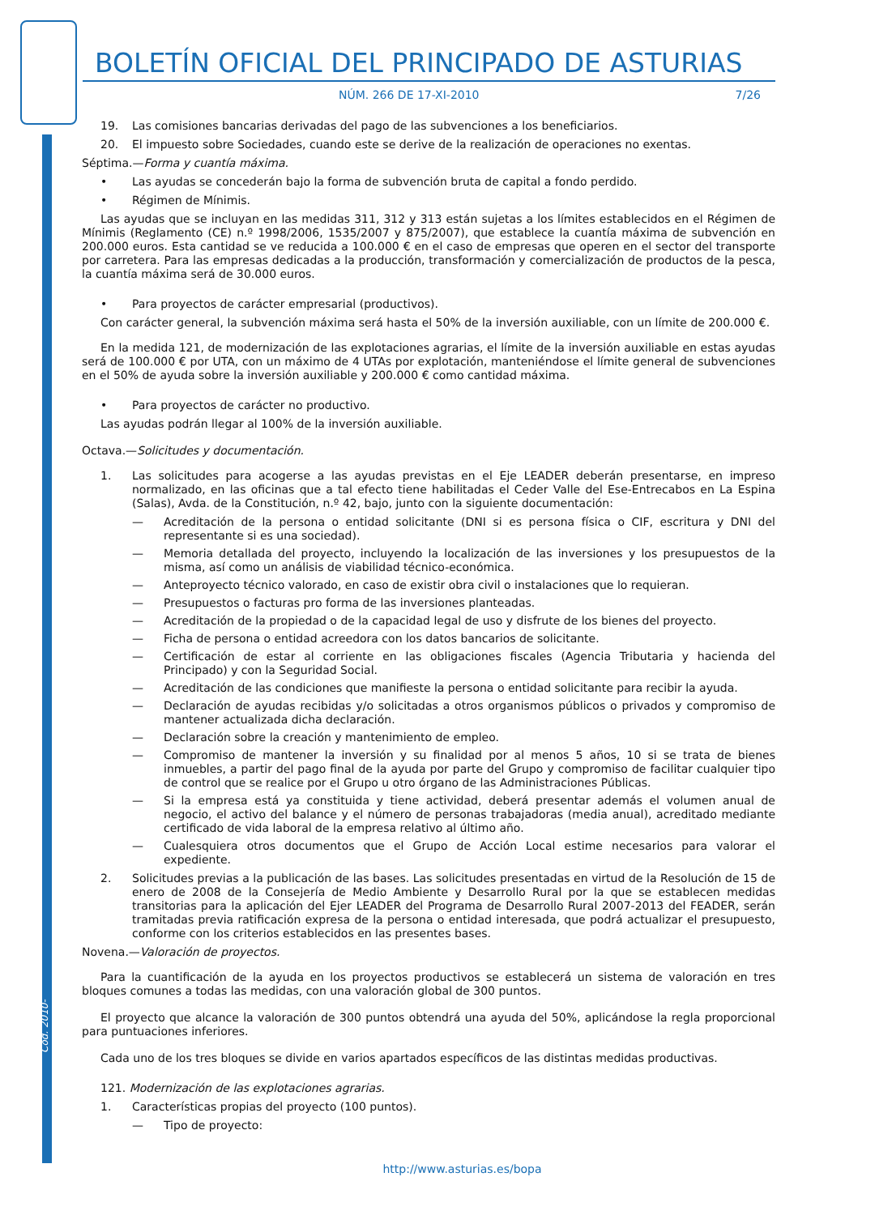Cód. 2010-23577
BOLETÍN OFICIAL DEL PRINCIPADO DE ASTURIAS
NÚM. 266 DE 17-XI-2010 7/26
19. Las comisiones bancarias derivadas del pago de las subvenciones a los beneficiarios.
20. El impuesto sobre Sociedades, cuando este se derive de la realización de operaciones no exentas.
Séptima.—Forma y cuantía máxima.
• Las ayudas se concederán bajo la forma de subvención bruta de capital a fondo perdido.
• Régimen de Mínimis.
Las ayudas que se incluyan en las medidas 311, 312 y 313 están sujetas a los límites establecidos en el Régimen de Mínimis (Reglamento (CE) n.º 1998/2006, 1535/2007 y 875/2007), que establece la cuantía máxima de subvención en 200.000 euros. Esta cantidad se ve reducida a 100.000 € en el caso de empresas que operen en el sector del transporte por carretera. Para las empresas dedicadas a la producción, transformación y comercialización de productos de la pesca, la cuantía máxima será de 30.000 euros.
• Para proyectos de carácter empresarial (productivos).
Con carácter general, la subvención máxima será hasta el 50% de la inversión auxiliable, con un límite de 200.000 €.
En la medida 121, de modernización de las explotaciones agrarias, el límite de la inversión auxiliable en estas ayudas será de 100.000 € por UTA, con un máximo de 4 UTAs por explotación, manteniéndose el límite general de subvenciones en el 50% de ayuda sobre la inversión auxiliable y 200.000 € como cantidad máxima.
• Para proyectos de carácter no productivo.
Las ayudas podrán llegar al 100% de la inversión auxiliable.
Octava.—Solicitudes y documentación.
1. Las solicitudes para acogerse a las ayudas previstas en el Eje LEADER deberán presentarse, en impreso normalizado, en las oficinas que a tal efecto tiene habilitadas el Ceder Valle del Ese-Entrecabos en La Espina (Salas), Avda. de la Constitución, n.º 42, bajo, junto con la siguiente documentación:
— Acreditación de la persona o entidad solicitante (DNI si es persona física o CIF, escritura y DNI del representante si es una sociedad).
— Memoria detallada del proyecto, incluyendo la localización de las inversiones y los presupuestos de la misma, así como un análisis de viabilidad técnico-económica.
— Anteproyecto técnico valorado, en caso de existir obra civil o instalaciones que lo requieran.
— Presupuestos o facturas pro forma de las inversiones planteadas.
— Acreditación de la propiedad o de la capacidad legal de uso y disfrute de los bienes del proyecto.
— Ficha de persona o entidad acreedora con los datos bancarios de solicitante.
— Certificación de estar al corriente en las obligaciones fiscales (Agencia Tributaria y hacienda del Principado) y con la Seguridad Social.
— Acreditación de las condiciones que manifieste la persona o entidad solicitante para recibir la ayuda.
— Declaración de ayudas recibidas y/o solicitadas a otros organismos públicos o privados y compromiso de mantener actualizada dicha declaración.
— Declaración sobre la creación y mantenimiento de empleo.
— Compromiso de mantener la inversión y su finalidad por al menos 5 años, 10 si se trata de bienes inmuebles, a partir del pago final de la ayuda por parte del Grupo y compromiso de facilitar cualquier tipo de control que se realice por el Grupo u otro órgano de las Administraciones Públicas.
— Si la empresa está ya constituida y tiene actividad, deberá presentar además el volumen anual de negocio, el activo del balance y el número de personas trabajadoras (media anual), acreditado mediante certificado de vida laboral de la empresa relativo al último año.
— Cualesquiera otros documentos que el Grupo de Acción Local estime necesarios para valorar el expediente.
2. Solicitudes previas a la publicación de las bases. Las solicitudes presentadas en virtud de la Resolución de 15 de enero de 2008 de la Consejería de Medio Ambiente y Desarrollo Rural por la que se establecen medidas transitorias para la aplicación del Ejer LEADER del Programa de Desarrollo Rural 2007-2013 del FEADER, serán tramitadas previa ratificación expresa de la persona o entidad interesada, que podrá actualizar el presupuesto, conforme con los criterios establecidos en las presentes bases.
Novena.—Valoración de proyectos.
Para la cuantificación de la ayuda en los proyectos productivos se establecerá un sistema de valoración en tres bloques comunes a todas las medidas, con una valoración global de 300 puntos.
El proyecto que alcance la valoración de 300 puntos obtendrá una ayuda del 50%, aplicándose la regla proporcional para puntuaciones inferiores.
Cada uno de los tres bloques se divide en varios apartados específicos de las distintas medidas productivas.
121. Modernización de las explotaciones agrarias.
1. Características propias del proyecto (100 puntos).
— Tipo de proyecto:
http://www.asturias.es/bopa